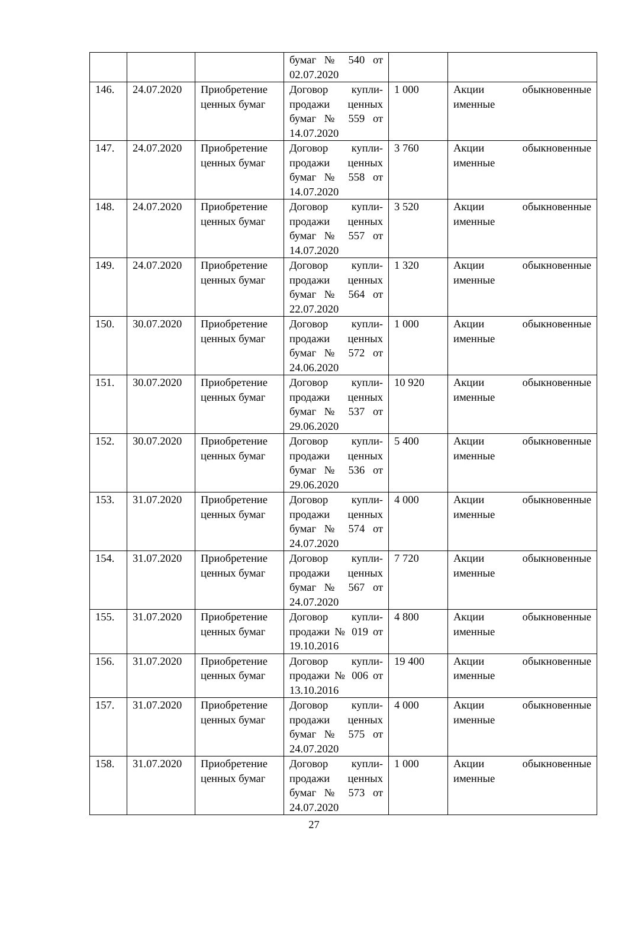| | | | бумаг № 540 от 02.07.2020 | | |
| 146. | 24.07.2020 | Приобретение ценных бумаг | Договор купли-продажи ценных бумаг № 559 от 14.07.2020 | 1 000 | Акции обыкновенные именные |
| 147. | 24.07.2020 | Приобретение ценных бумаг | Договор купли-продажи ценных бумаг № 558 от 14.07.2020 | 3 760 | Акции обыкновенные именные |
| 148. | 24.07.2020 | Приобретение ценных бумаг | Договор купли-продажи ценных бумаг № 557 от 14.07.2020 | 3 520 | Акции обыкновенные именные |
| 149. | 24.07.2020 | Приобретение ценных бумаг | Договор купли-продажи ценных бумаг № 564 от 22.07.2020 | 1 320 | Акции обыкновенные именные |
| 150. | 30.07.2020 | Приобретение ценных бумаг | Договор купли-продажи ценных бумаг № 572 от 24.06.2020 | 1 000 | Акции обыкновенные именные |
| 151. | 30.07.2020 | Приобретение ценных бумаг | Договор купли-продажи ценных бумаг № 537 от 29.06.2020 | 10 920 | Акции обыкновенные именные |
| 152. | 30.07.2020 | Приобретение ценных бумаг | Договор купли-продажи ценных бумаг № 536 от 29.06.2020 | 5 400 | Акции обыкновенные именные |
| 153. | 31.07.2020 | Приобретение ценных бумаг | Договор купли-продажи ценных бумаг № 574 от 24.07.2020 | 4 000 | Акции обыкновенные именные |
| 154. | 31.07.2020 | Приобретение ценных бумаг | Договор купли-продажи ценных бумаг № 567 от 24.07.2020 | 7 720 | Акции обыкновенные именные |
| 155. | 31.07.2020 | Приобретение ценных бумаг | Договор купли-продажи № 019 от 19.10.2016 | 4 800 | Акции обыкновенные именные |
| 156. | 31.07.2020 | Приобретение ценных бумаг | Договор купли-продажи № 006 от 13.10.2016 | 19 400 | Акции обыкновенные именные |
| 157. | 31.07.2020 | Приобретение ценных бумаг | Договор купли-продажи ценных бумаг № 575 от 24.07.2020 | 4 000 | Акции обыкновенные именные |
| 158. | 31.07.2020 | Приобретение ценных бумаг | Договор купли-продажи ценных бумаг № 573 от 24.07.2020 | 1 000 | Акции обыкновенные именные |
27